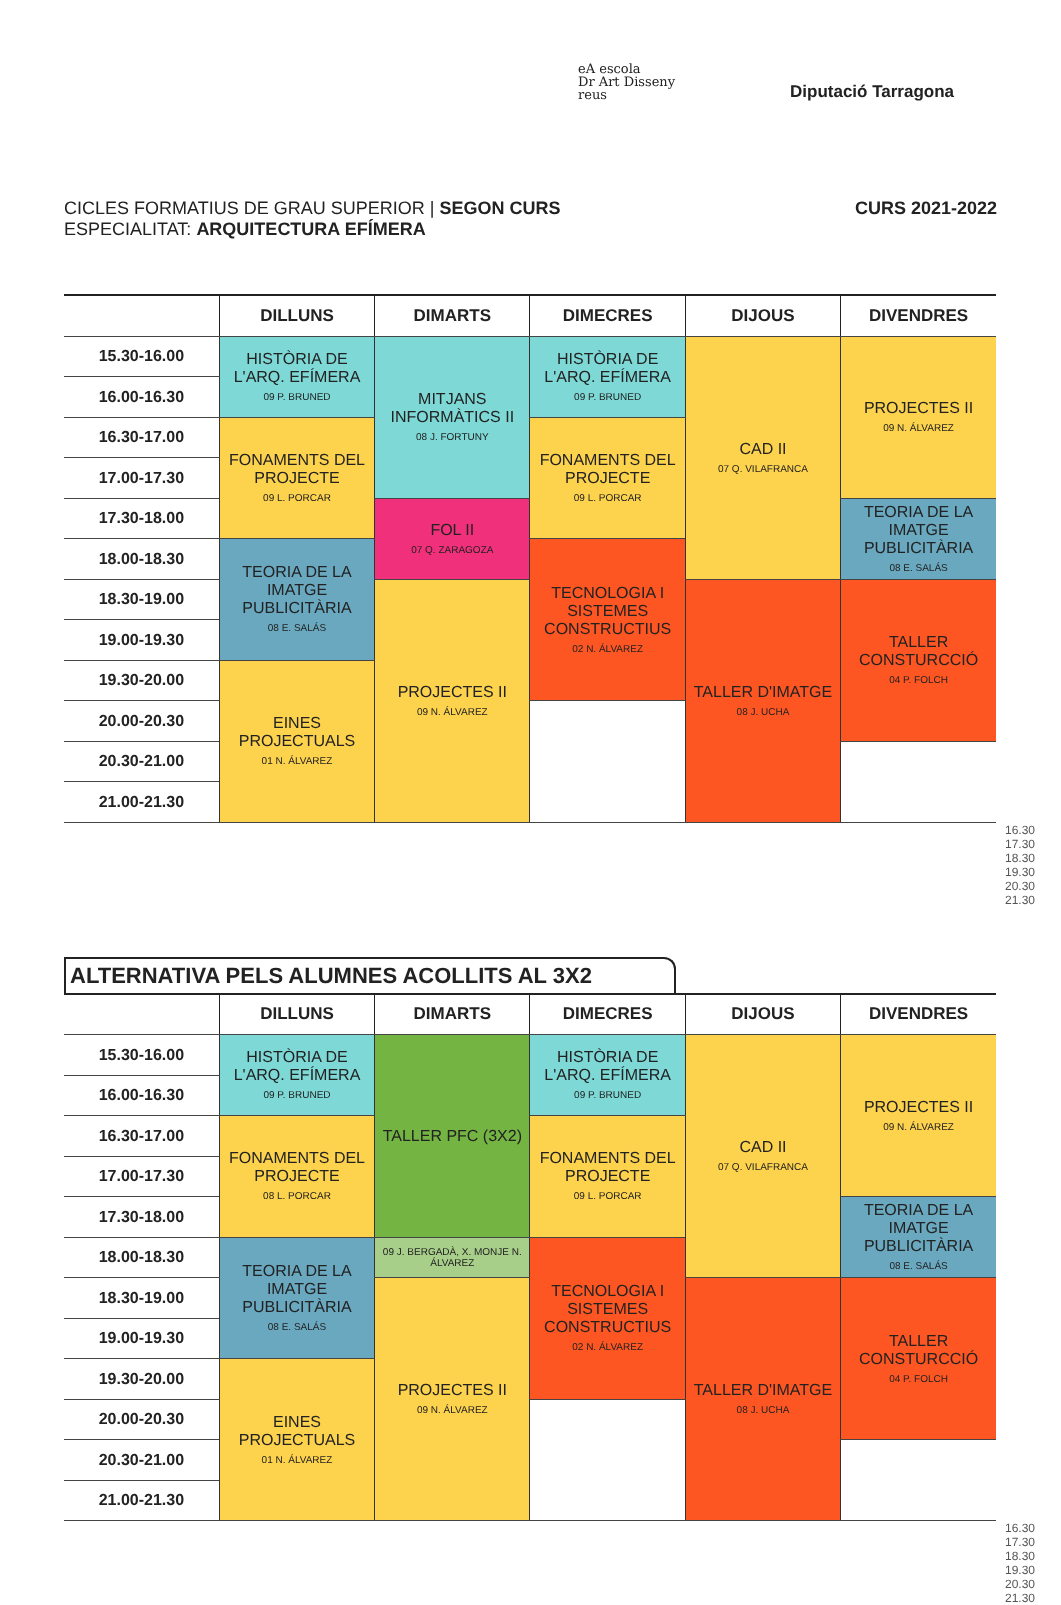eA escola
Dr Art Disseny
reus
Diputació Tarragona
CICLES FORMATIUS DE GRAU SUPERIOR | SEGON CURS
ESPECIALITAT: ARQUITECTURA EFÍMERA
CURS 2021-2022
| | DILLUNS | DIMARTS | DIMECRES | DIJOUS | DIVENDRES |
| --- | --- | --- | --- | --- | --- |
| 15.30-16.00 | HISTÒRIA DE L'ARQ. EFÍMERA 09 P. BRUNED | MITJANS INFORMÀTICS II 08 J. FORTUNY | HISTÒRIA DE L'ARQ. EFÍMERA 09 P. BRUNED | CAD II 07 Q. VILAFRANCA | PROJECTES II 09 N. ÁLVAREZ |
| 16.00-16.30 | | | | | |
| 16.30-17.00 | FONAMENTS DEL PROJECTE 09 L. PORCAR | | FONAMENTS DEL PROJECTE 09 L. PORCAR | | |
| 17.00-17.30 | | | | | |
| 17.30-18.00 | | FOL II 07 Q. ZARAGOZA | | | TEORIA DE LA IMATGE PUBLICITÀRIA 08 E. SALÁS |
| 18.00-18.30 | TEORIA DE LA IMATGE PUBLICITÀRIA 08 E. SALÁS | | TECNOLOGIA I SISTEMES CONSTRUCTIUS 02 N. ÁLVAREZ | | |
| 18.30-19.00 | | PROJECTES II 09 N. ÁLVAREZ | | TALLER D'IMATGE 08 J. UCHA | TALLER CONSTURCCIÓ 04 P. FOLCH |
| 19.00-19.30 | | | | | |
| 19.30-20.00 | EINES PROJECTUALS 01 N. ÁLVAREZ | | | | |
| 20.00-20.30 | | | | | |
| 20.30-21.00 | | | | | |
| 21.00-21.30 | | | | | |
16.30 17.30 18.30 19.30 20.30 21.30
ALTERNATIVA PELS ALUMNES ACOLLITS AL 3X2
| | DILLUNS | DIMARTS | DIMECRES | DIJOUS | DIVENDRES |
| --- | --- | --- | --- | --- | --- |
| 15.30-16.00 | HISTÒRIA DE L'ARQ. EFÍMERA 09 P. BRUNED | TALLER PFC (3X2) | HISTÒRIA DE L'ARQ. EFÍMERA 09 P. BRUNED | CAD II 07 Q. VILAFRANCA | PROJECTES II 09 N. ÁLVAREZ |
| 16.00-16.30 | | | | | |
| 16.30-17.00 | FONAMENTS DEL PROJECTE 08 L. PORCAR | | FONAMENTS DEL PROJECTE 09 L. PORCAR | | |
| 17.00-17.30 | | | | | |
| 17.30-18.00 | | | | | TEORIA DE LA IMATGE PUBLICITÀRIA 08 E. SALÁS |
| 18.00-18.30 | TEORIA DE LA IMATGE PUBLICITÀRIA 08 E. SALÁS | 09 J. BERGADÀ, X. MONJE N. ÁLVAREZ | TECNOLOGIA I SISTEMES CONSTRUCTIUS 02 N. ÁLVAREZ | | |
| 18.30-19.00 | | PROJECTES II 09 N. ÁLVAREZ | | TALLER D'IMATGE 08 J. UCHA | TALLER CONSTURCCIÓ 04 P. FOLCH |
| 19.00-19.30 | | | | | |
| 19.30-20.00 | EINES PROJECTUALS 01 N. ÁLVAREZ | | | | |
| 20.00-20.30 | | | | | |
| 20.30-21.00 | | | | | |
| 21.00-21.30 | | | | | |
16.30 17.30 18.30 19.30 20.30 21.30